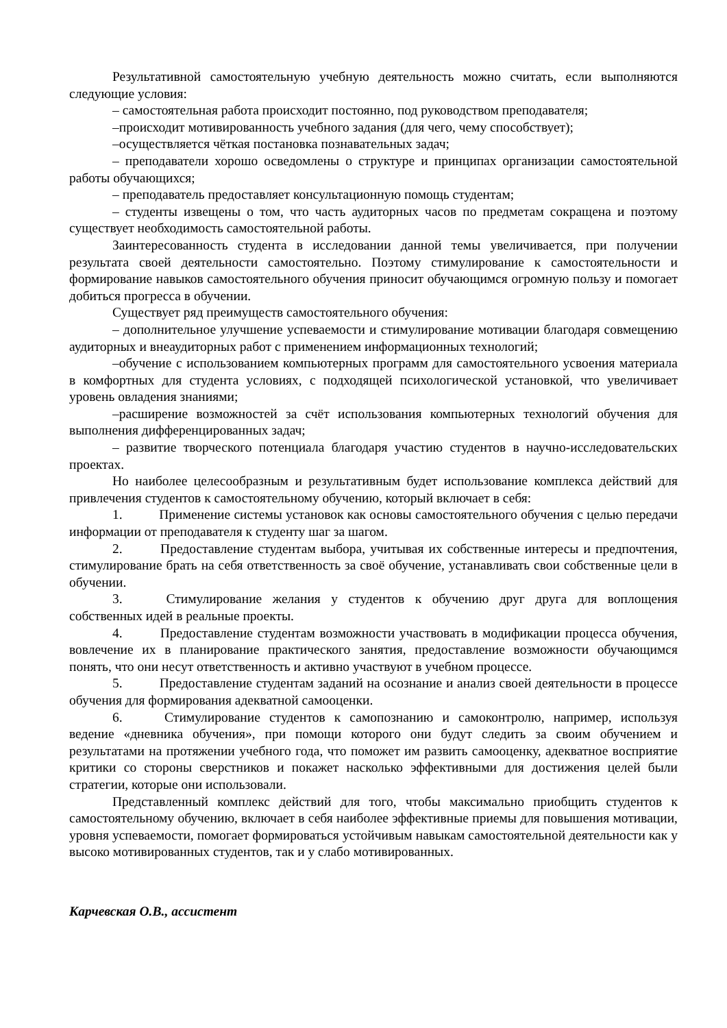Результативной самостоятельную учебную деятельность можно считать, если выполняются следующие условия:
– самостоятельная работа происходит постоянно, под руководством преподавателя;
–происходит мотивированность учебного задания (для чего, чему способствует);
–осуществляется чёткая постановка познавательных задач;
– преподаватели хорошо осведомлены о структуре и принципах организации самостоятельной работы обучающихся;
– преподаватель предоставляет консультационную помощь студентам;
– студенты извещены о том, что часть аудиторных часов по предметам сокращена и поэтому существует необходимость самостоятельной работы.
Заинтересованность студента в исследовании данной темы увеличивается, при получении результата своей деятельности самостоятельно. Поэтому стимулирование к самостоятельности и формирование навыков самостоятельного обучения приносит обучающимся огромную пользу и помогает добиться прогресса в обучении.
Существует ряд преимуществ самостоятельного обучения:
– дополнительное улучшение успеваемости и стимулирование мотивации благодаря совмещению аудиторных и внеаудиторных работ с применением информационных технологий;
–обучение с использованием компьютерных программ для самостоятельного усвоения материала в комфортных для студента условиях, с подходящей психологической установкой, что увеличивает уровень овладения знаниями;
–расширение возможностей за счёт использования компьютерных технологий обучения для выполнения дифференцированных задач;
– развитие творческого потенциала благодаря участию студентов в научно-исследовательских проектах.
Но наиболее целесообразным и результативным будет использование комплекса действий для привлечения студентов к самостоятельному обучению, который включает в себя:
1. Применение системы установок как основы самостоятельного обучения с целью передачи информации от преподавателя к студенту шаг за шагом.
2. Предоставление студентам выбора, учитывая их собственные интересы и предпочтения, стимулирование брать на себя ответственность за своё обучение, устанавливать свои собственные цели в обучении.
3. Стимулирование желания у студентов к обучению друг друга для воплощения собственных идей в реальные проекты.
4. Предоставление студентам возможности участвовать в модификации процесса обучения, вовлечение их в планирование практического занятия, предоставление возможности обучающимся понять, что они несут ответственность и активно участвуют в учебном процессе.
5. Предоставление студентам заданий на осознание и анализ своей деятельности в процессе обучения для формирования адекватной самооценки.
6. Стимулирование студентов к самопознанию и самоконтролю, например, используя ведение «дневника обучения», при помощи которого они будут следить за своим обучением и результатами на протяжении учебного года, что поможет им развить самооценку, адекватное восприятие критики со стороны сверстников и покажет насколько эффективными для достижения целей были стратегии, которые они использовали.
Представленный комплекс действий для того, чтобы максимально приобщить студентов к самостоятельному обучению, включает в себя наиболее эффективные приемы для повышения мотивации, уровня успеваемости, помогает формироваться устойчивым навыкам самостоятельной деятельности как у высоко мотивированных студентов, так и у слабо мотивированных.
Карчевская О.В., ассистент